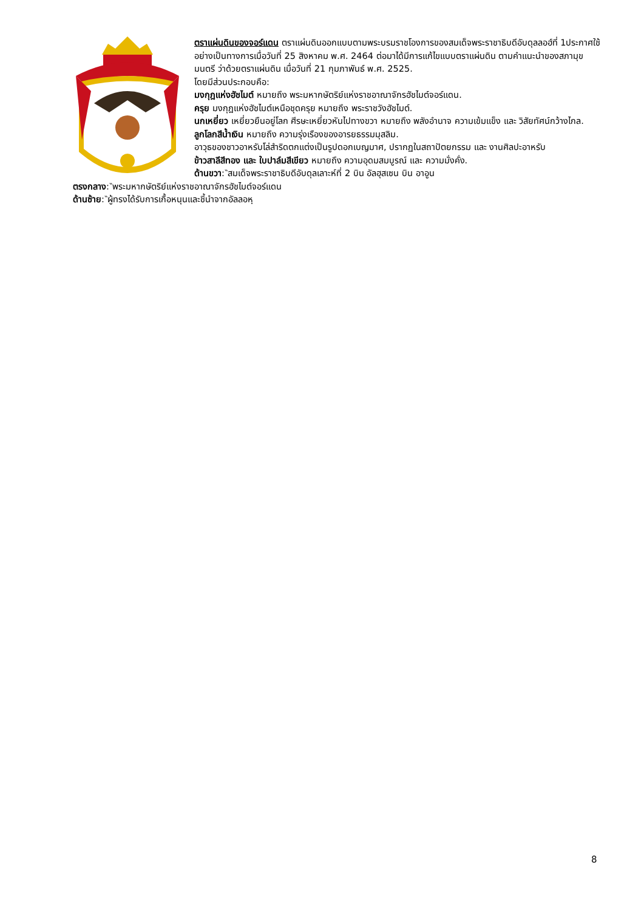ตราแผ่นดินของจอร์แดน ตราแผ่นดินออกแบบตามพระบรมราชโองการของสมเด็จพระราชาธิบดีอับดุลลอฮ์ที่ 1ประกาศใช้อย่างเป็นทางการเมื่อวันที่ 25 สิงหาคม พ.ศ. 2464 ต่อมาได้มีการแก้ไขแบบตราแผ่นดิน ตามคำแนะนำของสภามุขมนตรี ว่าด้วยตราแผ่นดิน เมื่อวันที่ 21 กุมภาพันธ์ พ.ศ. 2525.
โดยมีส่วนประกอบคือ:
มงกุฎแห่งฮัชไมต์ หมายถึง พระมหากษัตริย์แห่งราชอาณาจักรฮัชไมต์จอร์แดน.
ครุย มงกุฎแห่งฮัชไมต์เหนือชุดครุย หมายถึง พระราชวังฮัชไมต์.
นกเหยี่ยว เหยี่ยวยืนอยู่โลก ศีรษะเหยี่ยวหันไปทางขวา หมายถึง พลังอำนาจ ความเข้มแข็ง และ วิสัยทัศน์กว้างไกล.
ลูกโลกสีน้ำเงิน หมายถึง ความรุ่งเรืองของอารยธรรมมุสลิม.
อาวุธของชาวอาหรับโล่สำริดตกแต่งเป็นรูปดอกเบญมาศ, ปรากฏในสถาปัตยกรรม และ งานศิลปะอาหรับ
ข้าวสาลีสีทอง และ ใบปาล์มสีเขียว หมายถึง ความอุดมสมบูรณ์ และ ความมั่งคั่ง.
ด้านขวา:‶สมเด็จพระราชาธิบดีอับดุลเลาะห์ที่ 2 บิน อัลฮุสเซน บิน อาอูน
ตรงกลาง:‶พระมหากษัตริย์แห่งราชอาณาจักรฮัชไมต์จอร์แดน
ด้านซ้าย:‶ผู้ทรงได้รับการเกื้อหนุนและชี้นำจากอัลลอหฺ
8